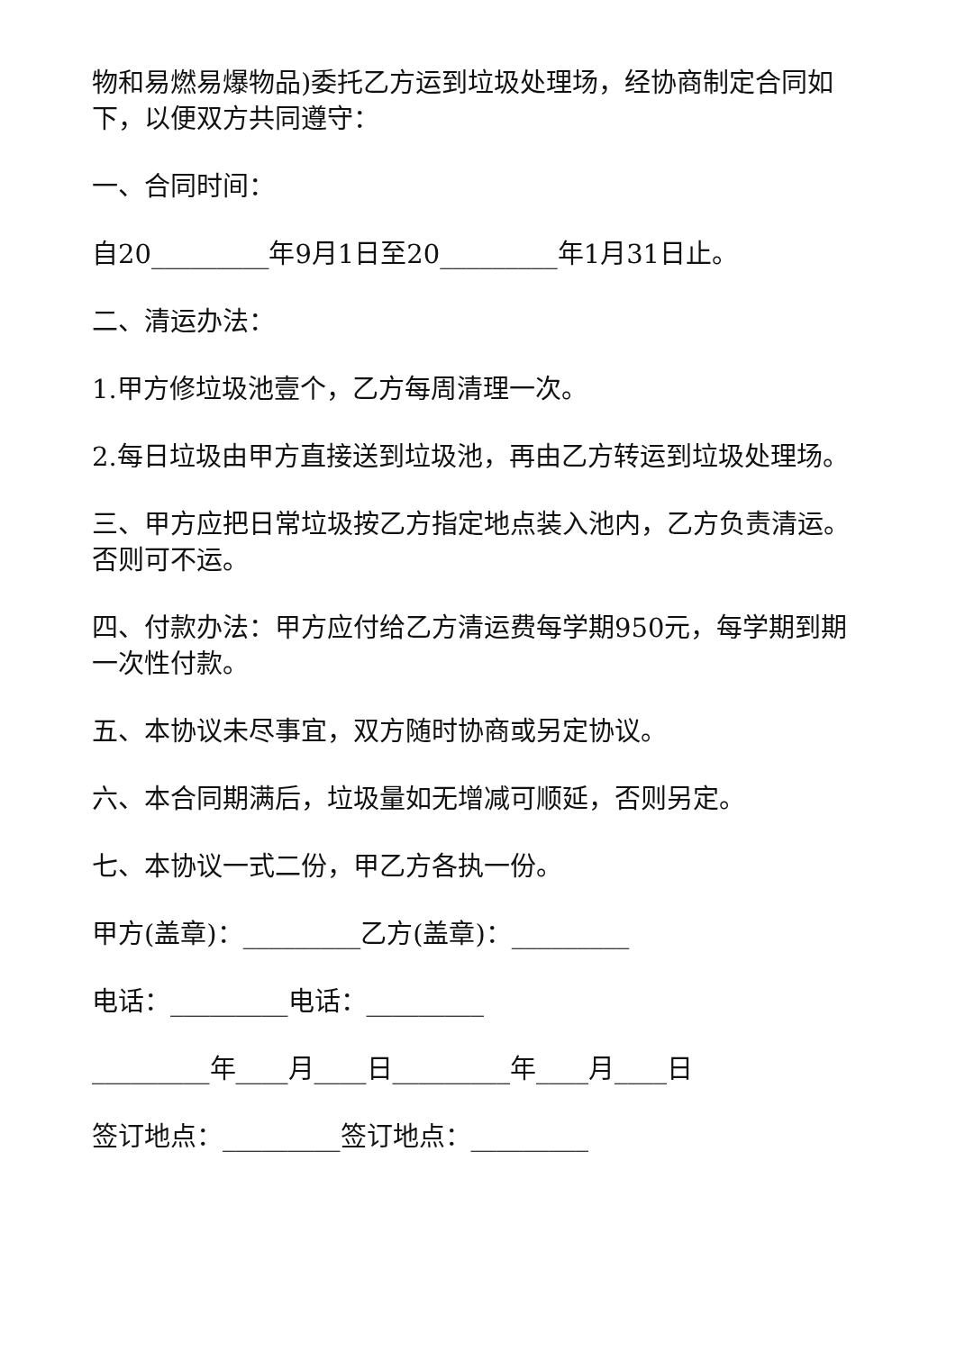物和易燃易爆物品)委托乙方运到垃圾处理场，经协商制定合同如下，以便双方共同遵守：
一、合同时间：
自20_________年9月1日至20_________年1月31日止。
二、清运办法：
1.甲方修垃圾池壹个，乙方每周清理一次。
2.每日垃圾由甲方直接送到垃圾池，再由乙方转运到垃圾处理场。
三、甲方应把日常垃圾按乙方指定地点装入池内，乙方负责清运。否则可不运。
四、付款办法：甲方应付给乙方清运费每学期950元，每学期到期一次性付款。
五、本协议未尽事宜，双方随时协商或另定协议。
六、本合同期满后，垃圾量如无增减可顺延，否则另定。
七、本协议一式二份，甲乙方各执一份。
甲方(盖章)：_________乙方(盖章)：_________
电话：_________电话：_________
_________年____月____日_________年____月____日
签订地点：_________签订地点：_________